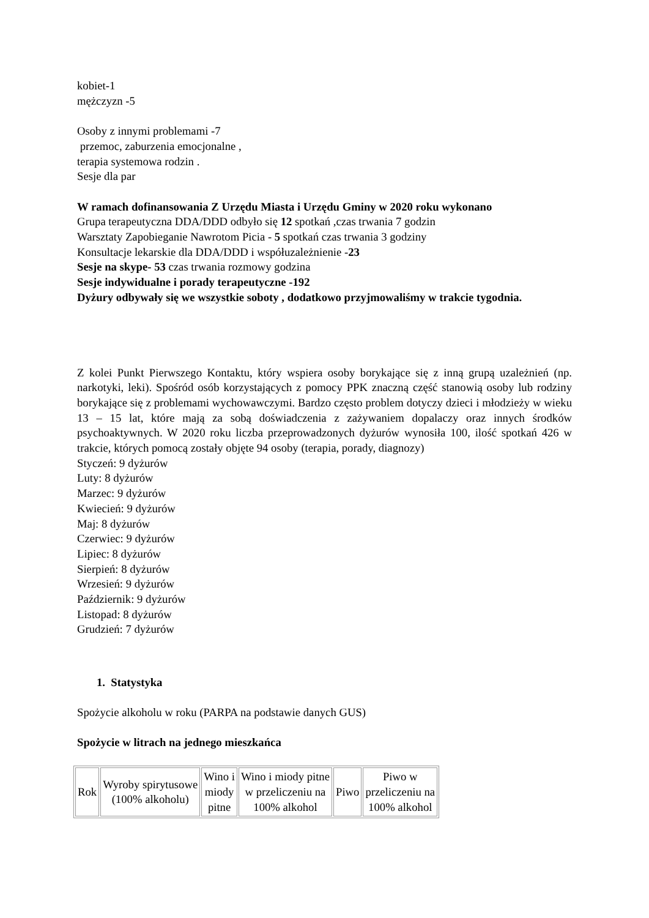kobiet-1
mężczyzn -5
Osoby z innymi problemami -7
przemoc, zaburzenia emocjonalne ,
terapia systemowa rodzin .
Sesje dla par
W ramach dofinansowania Z Urzędu Miasta i Urzędu Gminy w 2020 roku wykonano
Grupa terapeutyczna DDA/DDD odbyło się 12 spotkań ,czas trwania 7 godzin
Warsztaty Zapobieganie Nawrotom Picia - 5 spotkań czas trwania 3 godziny
Konsultacje lekarskie dla DDA/DDD i współuzależnienie -23
Sesje na skype- 53 czas trwania rozmowy godzina
Sesje indywidualne i porady terapeutyczne -192
Dyżury odbywały się we wszystkie soboty , dodatkowo przyjmowaliśmy w trakcie tygodnia.
Z kolei Punkt Pierwszego Kontaktu, który wspiera osoby borykające się z inną grupą uzależnień (np. narkotyki, leki). Spośród osób korzystających z pomocy PPK znaczną część stanowią osoby lub rodziny borykające się z problemami wychowawczymi. Bardzo często problem dotyczy dzieci i młodzieży w wieku 13 – 15 lat, które mają za sobą doświadczenia z zażywaniem dopalaczy oraz innych środków psychoaktywnych. W 2020 roku liczba przeprowadzonych dyżurów wynosiła 100, ilość spotkań 426 w trakcie, których pomocą zostały objęte 94 osoby (terapia, porady, diagnozy)
Styczeń: 9 dyżurów
Luty: 8 dyżurów
Marzec: 9 dyżurów
Kwiecień: 9 dyżurów
Maj: 8 dyżurów
Czerwiec: 9 dyżurów
Lipiec: 8 dyżurów
Sierpień: 8 dyżurów
Wrzesień: 9 dyżurów
Październik: 9 dyżurów
Listopad: 8 dyżurów
Grudzień: 7 dyżurów
1. Statystyka
Spożycie alkoholu w roku (PARPA na podstawie danych GUS)
Spożycie w litrach na jednego mieszkańca
| Rok | Wyroby spirytusowe (100% alkoholu) | Wino i miody pitne | Wino i miody pitne w przeliczeniu na 100% alkohol | Piwo | Piwo w przeliczeniu na 100% alkohol |